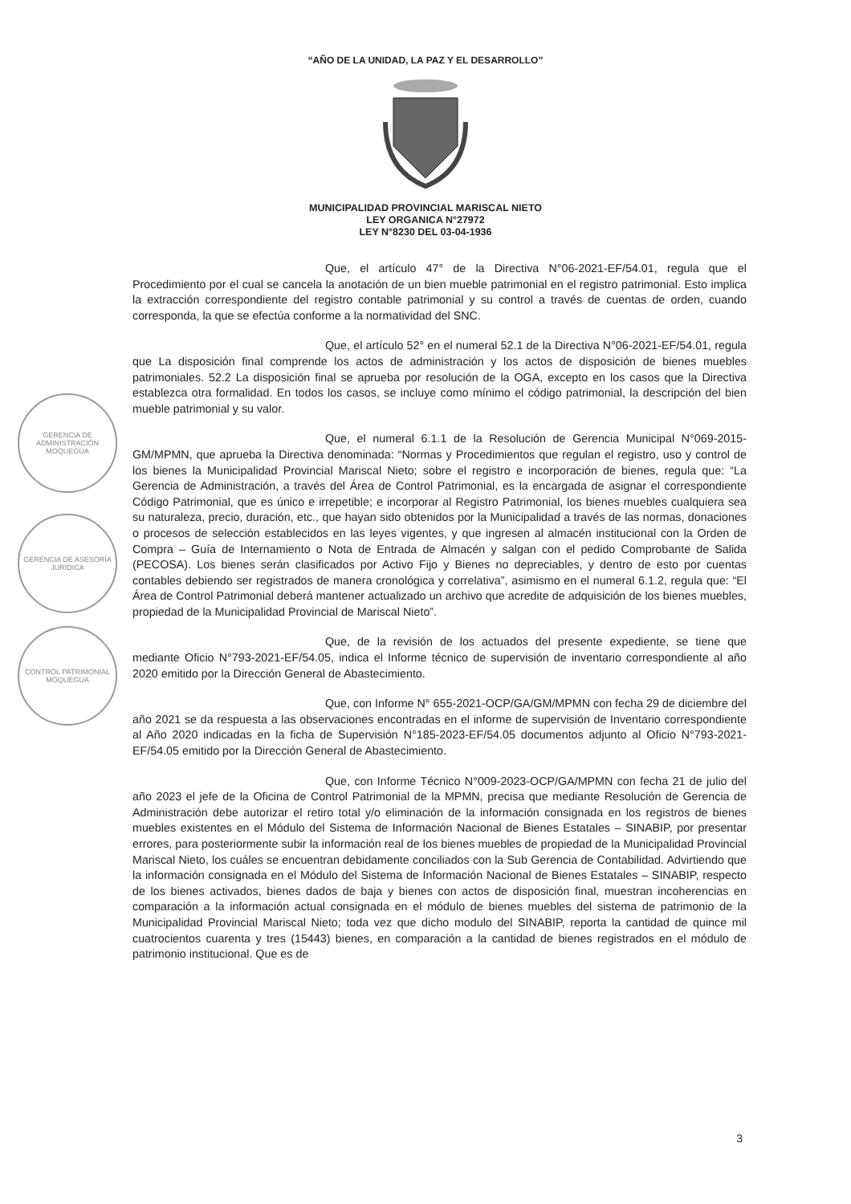“AÑO DE LA UNIDAD, LA PAZ Y EL DESARROLLO”
MUNICIPALIDAD PROVINCIAL MARISCAL NIETO
LEY ORGANICA N°27972
LEY N°8230 DEL 03-04-1936
GERENCIA DE ADMINISTRACIÓN
MOQUEGUA
GERENCIA DE ASESORÍA JURÍDICA
CONTROL PATRIMONIAL
MOQUEGUA
Que, el artículo 47° de la Directiva N°06-2021-EF/54.01, regula que el Procedimiento por el cual se cancela la anotación de un bien mueble patrimonial en el registro patrimonial. Esto implica la extracción correspondiente del registro contable patrimonial y su control a través de cuentas de orden, cuando corresponda, la que se efectúa conforme a la normatividad del SNC.
Que, el artículo 52° en el numeral 52.1 de la Directiva N°06-2021-EF/54.01, regula que La disposición final comprende los actos de administración y los actos de disposición de bienes muebles patrimoniales. 52.2 La disposición final se aprueba por resolución de la OGA, excepto en los casos que la Directiva establezca otra formalidad. En todos los casos, se incluye como mínimo el código patrimonial, la descripción del bien mueble patrimonial y su valor.
Que, el numeral 6.1.1 de la Resolución de Gerencia Municipal N°069-2015-GM/MPMN, que aprueba la Directiva denominada: “Normas y Procedimientos que regulan el registro, uso y control de los bienes la Municipalidad Provincial Mariscal Nieto; sobre el registro e incorporación de bienes, regula que: “La Gerencia de Administración, a través del Área de Control Patrimonial, es la encargada de asignar el correspondiente Código Patrimonial, que es único e irrepetible; e incorporar al Registro Patrimonial, los bienes muebles cualquiera sea su naturaleza, precio, duración, etc., que hayan sido obtenidos por la Municipalidad a través de las normas, donaciones o procesos de selección establecidos en las leyes vigentes, y que ingresen al almacén institucional con la Orden de Compra – Guía de Internamiento o Nota de Entrada de Almacén y salgan con el pedido Comprobante de Salida (PECOSA). Los bienes serán clasificados por Activo Fijo y Bienes no depreciables, y dentro de esto por cuentas contables debiendo ser registrados de manera cronológica y correlativa”, asimismo en el numeral 6.1.2, regula que: “El Área de Control Patrimonial deberá mantener actualizado un archivo que acredite de adquisición de los bienes muebles, propiedad de la Municipalidad Provincial de Mariscal Nieto”.
Que, de la revisión de los actuados del presente expediente, se tiene que mediante Oficio N°793-2021-EF/54.05, indica el Informe técnico de supervisión de inventario correspondiente al año 2020 emitido por la Dirección General de Abastecimiento.
Que, con Informe N° 655-2021-OCP/GA/GM/MPMN con fecha 29 de diciembre del año 2021 se da respuesta a las observaciones encontradas en el informe de supervisión de Inventario correspondiente al Año 2020 indicadas en la ficha de Supervisión N°185-2023-EF/54.05 documentos adjunto al Oficio N°793-2021-EF/54.05 emitido por la Dirección General de Abastecimiento.
Que, con Informe Técnico N°009-2023-OCP/GA/MPMN con fecha 21 de julio del año 2023 el jefe de la Oficina de Control Patrimonial de la MPMN, precisa que mediante Resolución de Gerencia de Administración debe autorizar el retiro total y/o eliminación de la información consignada en los registros de bienes muebles existentes en el Módulo del Sistema de Información Nacional de Bienes Estatales – SINABIP, por presentar errores, para posteriormente subir la información real de los bienes muebles de propiedad de la Municipalidad Provincial Mariscal Nieto, los cuáles se encuentran debidamente conciliados con la Sub Gerencia de Contabilidad. Advirtiendo que la información consignada en el Módulo del Sistema de Información Nacional de Bienes Estatales – SINABIP, respecto de los bienes activados, bienes dados de baja y bienes con actos de disposición final, muestran incoherencias en comparación a la información actual consignada en el módulo de bienes muebles del sistema de patrimonio de la Municipalidad Provincial Mariscal Nieto; toda vez que dicho modulo del SINABIP, reporta la cantidad de quince mil cuatrocientos cuarenta y tres (15443) bienes, en comparación a la cantidad de bienes registrados en el módulo de patrimonio institucional. Que es de
3